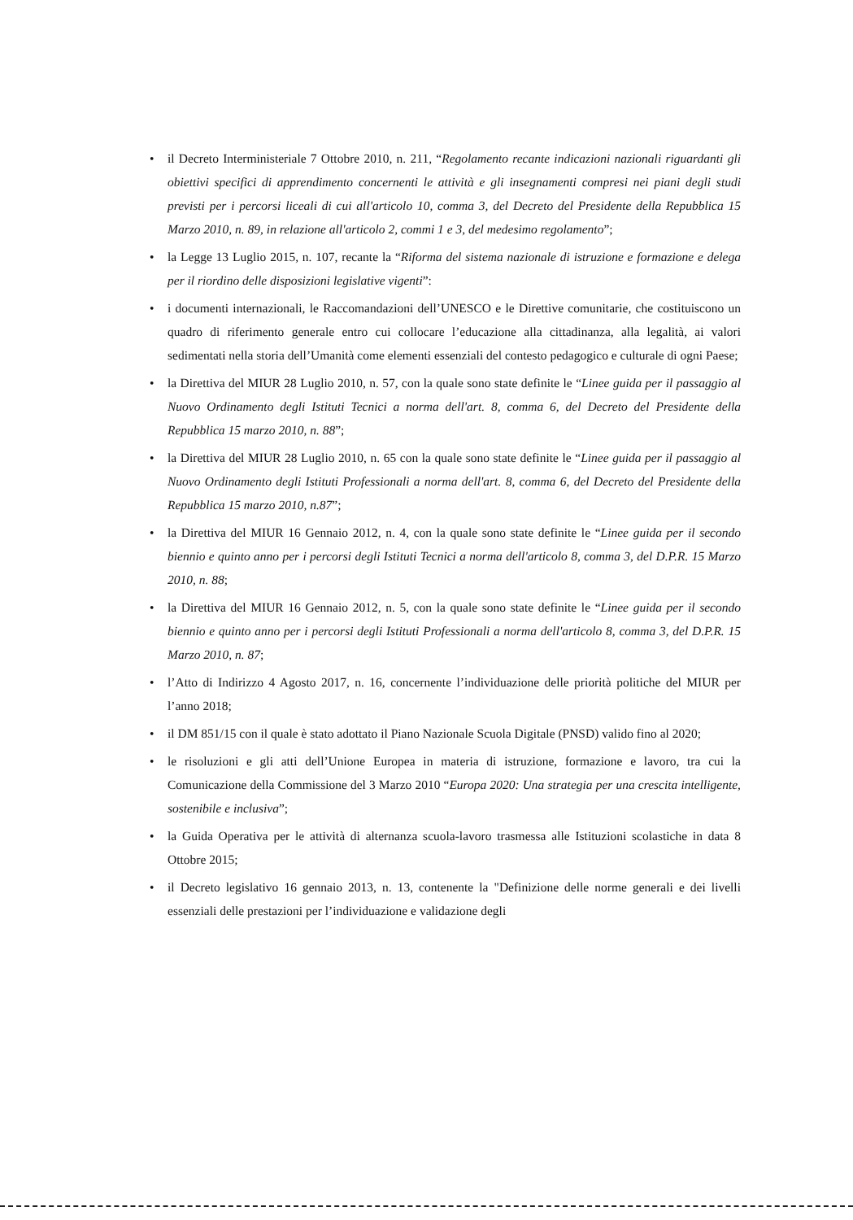• il Decreto Interministeriale 7 Ottobre 2010, n. 211, “Regolamento recante indicazioni nazionali riguardanti gli obiettivi specifici di apprendimento concernenti le attività e gli insegnamenti compresi nei piani degli studi previsti per i percorsi liceali di cui all'articolo 10, comma 3, del Decreto del Presidente della Repubblica 15 Marzo 2010, n. 89, in relazione all'articolo 2, commi 1 e 3, del medesimo regolamento”;
• la Legge 13 Luglio 2015, n. 107, recante la “Riforma del sistema nazionale di istruzione e formazione e delega per il riordino delle disposizioni legislative vigenti”:
• i documenti internazionali, le Raccomandazioni dell’UNESCO e le Direttive comunitarie, che costituiscono un quadro di riferimento generale entro cui collocare l’educazione alla cittadinanza, alla legalità, ai valori sedimentati nella storia dell’Umanità come elementi essenziali del contesto pedagogico e culturale di ogni Paese;
• la Direttiva del MIUR 28 Luglio 2010, n. 57, con la quale sono state definite le “Linee guida per il passaggio al Nuovo Ordinamento degli Istituti Tecnici a norma dell'art. 8, comma 6, del Decreto del Presidente della Repubblica 15 marzo 2010, n. 88”;
• la Direttiva del MIUR 28 Luglio 2010, n. 65 con la quale sono state definite le “Linee guida per il passaggio al Nuovo Ordinamento degli Istituti Professionali a norma dell'art. 8, comma 6, del Decreto del Presidente della Repubblica 15 marzo 2010, n.87”;
• la Direttiva del MIUR 16 Gennaio 2012, n. 4, con la quale sono state definite le “Linee guida per il secondo biennio e quinto anno per i percorsi degli Istituti Tecnici a norma dell'articolo 8, comma 3, del D.P.R. 15 Marzo 2010, n. 88;
• la Direttiva del MIUR 16 Gennaio 2012, n. 5, con la quale sono state definite le “Linee guida per il secondo biennio e quinto anno per i percorsi degli Istituti Professionali a norma dell'articolo 8, comma 3, del D.P.R. 15 Marzo 2010, n. 87;
• l’Atto di Indirizzo 4 Agosto 2017, n. 16, concernente l’individuazione delle priorità politiche del MIUR per l’anno 2018;
• il DM 851/15 con il quale è stato adottato il Piano Nazionale Scuola Digitale (PNSD) valido fino al 2020;
• le risoluzioni e gli atti dell’Unione Europea in materia di istruzione, formazione e lavoro, tra cui la Comunicazione della Commissione del 3 Marzo 2010 “Europa 2020: Una strategia per una crescita intelligente, sostenibile e inclusiva”;
• la Guida Operativa per le attività di alternanza scuola-lavoro trasmessa alle Istituzioni scolastiche in data 8 Ottobre 2015;
• il Decreto legislativo 16 gennaio 2013, n. 13, contenente la "Definizione delle norme generali e dei livelli essenziali delle prestazioni per l’individuazione e validazione degli